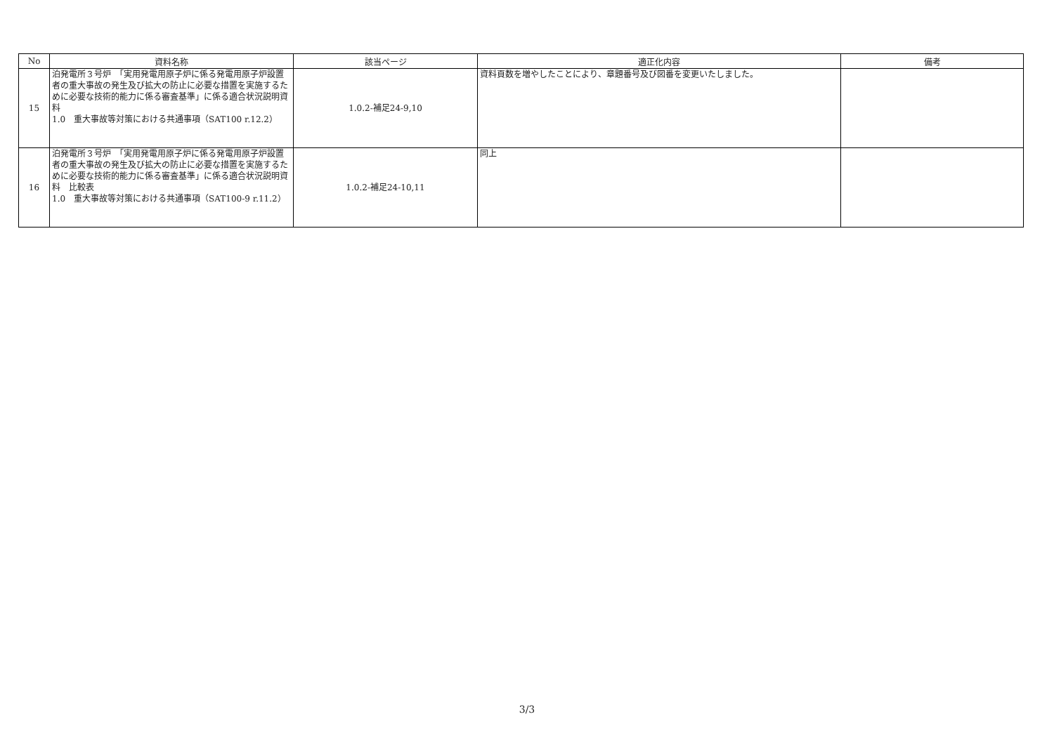| No | 資料名称 | 該当ページ | 適正化内容 | 備考 |
| --- | --- | --- | --- | --- |
| 15 | 泊発電所３号炉 「実用発電用原子炉に係る発電用原子炉設置者の重大事故の発生及び拡大の防止に必要な措置を実施するために必要な技術的能力に係る審査基準」に係る適合状況説明資料 1.0 重大事故等対策における共通事項（SAT100 r.12.2） | 1.0.2-補足24-9,10 | 資料頁数を増やしたことにより、章題番号及び図番を変更いたしました。 | |
| 16 | 泊発電所３号炉 「実用発電用原子炉に係る発電用原子炉設置者の重大事故の発生及び拡大の防止に必要な措置を実施するために必要な技術的能力に係る審査基準」に係る適合状況説明資料 比較表 1.0 重大事故等対策における共通事項（SAT100-9 r.11.2） | 1.0.2-補足24-10,11 | 同上 | |
3/3